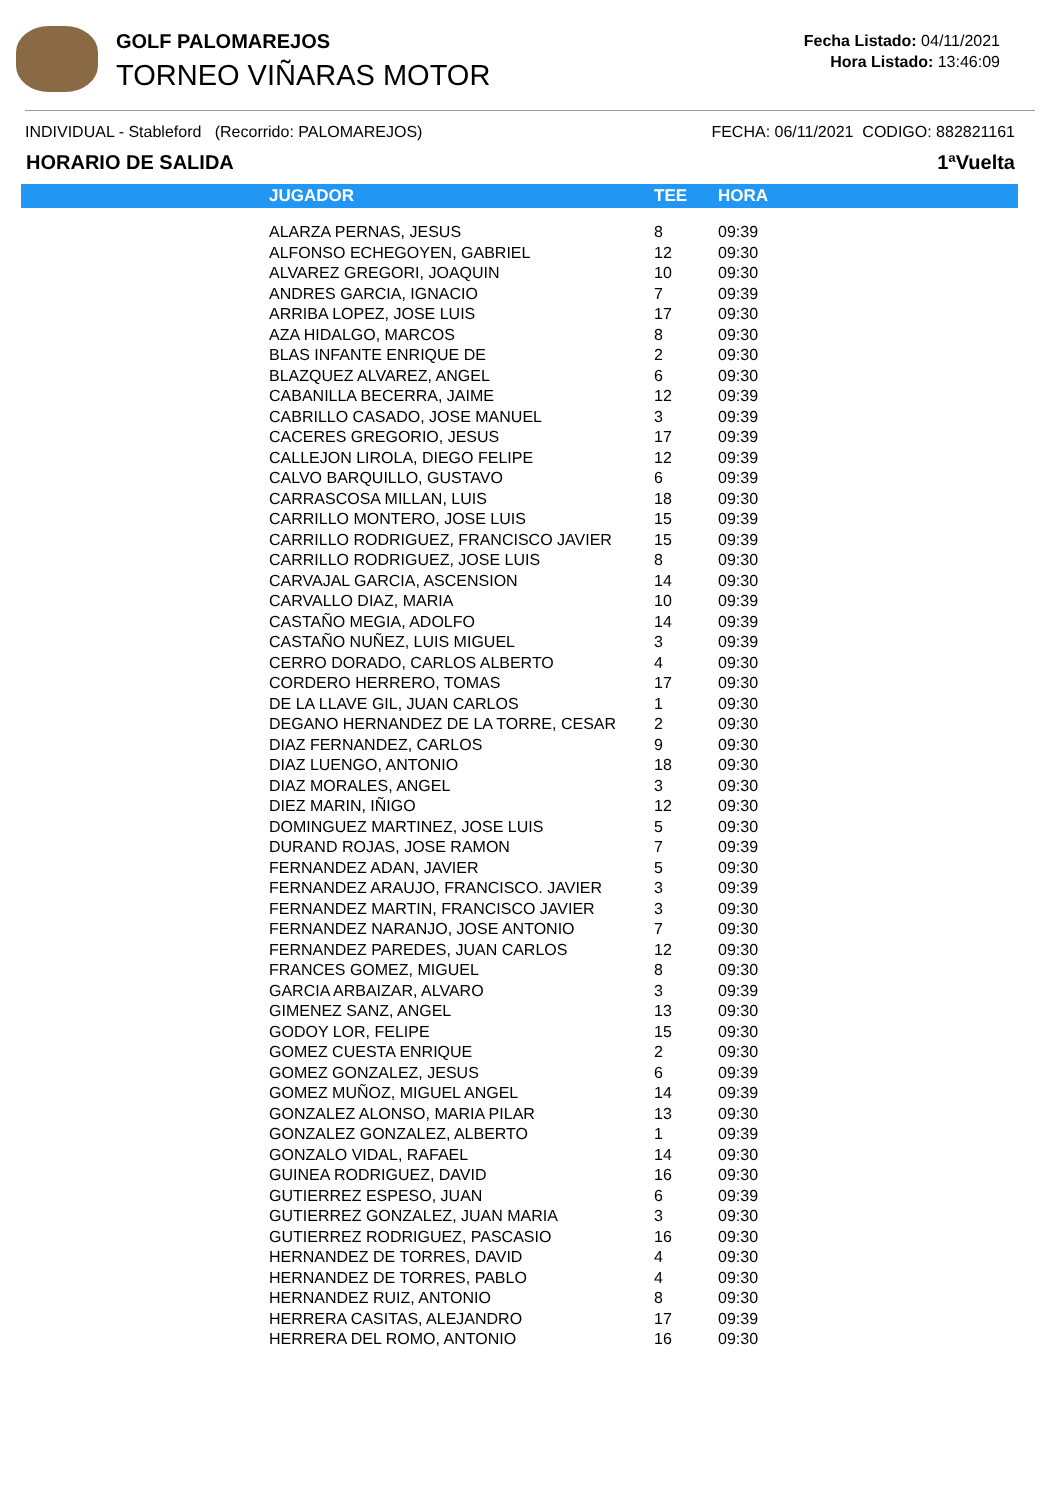GOLF PALOMAREJOS
TORNEO VIÑARAS MOTOR
Fecha Listado: 04/11/2021
Hora Listado: 13:46:09
INDIVIDUAL - Stableford (Recorrido: PALOMAREJOS) FECHA: 06/11/2021 CODIGO: 882821161
HORARIO DE SALIDA 1ªVuelta
| | JUGADOR | TEE | HORA |
| --- | --- | --- | --- |
| | ALARZA PERNAS, JESUS | 8 | 09:39 |
| | ALFONSO ECHEGOYEN, GABRIEL | 12 | 09:30 |
| | ALVAREZ GREGORI, JOAQUIN | 10 | 09:30 |
| | ANDRES GARCIA, IGNACIO | 7 | 09:39 |
| | ARRIBA LOPEZ, JOSE LUIS | 17 | 09:30 |
| | AZA HIDALGO, MARCOS | 8 | 09:30 |
| | BLAS INFANTE ENRIQUE DE | 2 | 09:30 |
| | BLAZQUEZ ALVAREZ, ANGEL | 6 | 09:30 |
| | CABANILLA BECERRA, JAIME | 12 | 09:39 |
| | CABRILLO CASADO, JOSE MANUEL | 3 | 09:39 |
| | CACERES GREGORIO, JESUS | 17 | 09:39 |
| | CALLEJON LIROLA, DIEGO FELIPE | 12 | 09:39 |
| | CALVO BARQUILLO, GUSTAVO | 6 | 09:39 |
| | CARRASCOSA MILLAN, LUIS | 18 | 09:30 |
| | CARRILLO MONTERO, JOSE LUIS | 15 | 09:39 |
| | CARRILLO RODRIGUEZ, FRANCISCO JAVIER | 15 | 09:39 |
| | CARRILLO RODRIGUEZ, JOSE LUIS | 8 | 09:30 |
| | CARVAJAL GARCIA, ASCENSION | 14 | 09:30 |
| | CARVALLO DIAZ, MARIA | 10 | 09:39 |
| | CASTAÑO MEGIA, ADOLFO | 14 | 09:39 |
| | CASTAÑO NUÑEZ, LUIS MIGUEL | 3 | 09:39 |
| | CERRO DORADO, CARLOS ALBERTO | 4 | 09:30 |
| | CORDERO HERRERO, TOMAS | 17 | 09:30 |
| | DE LA LLAVE GIL, JUAN CARLOS | 1 | 09:30 |
| | DEGANO HERNANDEZ DE LA TORRE, CESAR | 2 | 09:30 |
| | DIAZ FERNANDEZ, CARLOS | 9 | 09:30 |
| | DIAZ LUENGO, ANTONIO | 18 | 09:30 |
| | DIAZ MORALES, ANGEL | 3 | 09:30 |
| | DIEZ MARIN, IÑIGO | 12 | 09:30 |
| | DOMINGUEZ MARTINEZ, JOSE LUIS | 5 | 09:30 |
| | DURAND ROJAS, JOSE RAMON | 7 | 09:39 |
| | FERNANDEZ ADAN, JAVIER | 5 | 09:30 |
| | FERNANDEZ ARAUJO, FRANCISCO. JAVIER | 3 | 09:39 |
| | FERNANDEZ MARTIN, FRANCISCO JAVIER | 3 | 09:30 |
| | FERNANDEZ NARANJO, JOSE ANTONIO | 7 | 09:30 |
| | FERNANDEZ PAREDES, JUAN CARLOS | 12 | 09:30 |
| | FRANCES GOMEZ, MIGUEL | 8 | 09:30 |
| | GARCIA ARBAIZAR, ALVARO | 3 | 09:39 |
| | GIMENEZ SANZ, ANGEL | 13 | 09:30 |
| | GODOY LOR, FELIPE | 15 | 09:30 |
| | GOMEZ CUESTA ENRIQUE | 2 | 09:30 |
| | GOMEZ GONZALEZ, JESUS | 6 | 09:39 |
| | GOMEZ MUÑOZ, MIGUEL ANGEL | 14 | 09:39 |
| | GONZALEZ ALONSO, MARIA PILAR | 13 | 09:30 |
| | GONZALEZ GONZALEZ, ALBERTO | 1 | 09:39 |
| | GONZALO VIDAL, RAFAEL | 14 | 09:30 |
| | GUINEA RODRIGUEZ, DAVID | 16 | 09:30 |
| | GUTIERREZ ESPESO, JUAN | 6 | 09:39 |
| | GUTIERREZ GONZALEZ, JUAN MARIA | 3 | 09:30 |
| | GUTIERREZ RODRIGUEZ, PASCASIO | 16 | 09:30 |
| | HERNANDEZ DE TORRES, DAVID | 4 | 09:30 |
| | HERNANDEZ DE TORRES, PABLO | 4 | 09:30 |
| | HERNANDEZ RUIZ, ANTONIO | 8 | 09:30 |
| | HERRERA CASITAS, ALEJANDRO | 17 | 09:39 |
| | HERRERA DEL ROMO, ANTONIO | 16 | 09:30 |